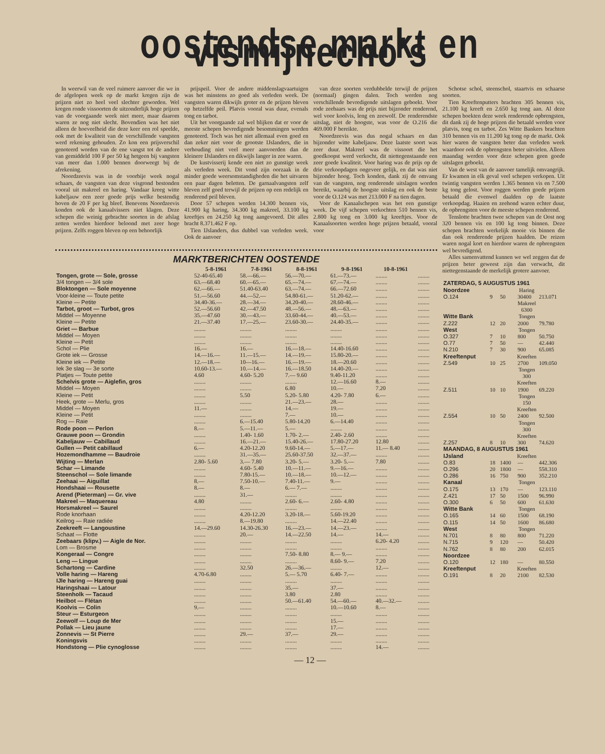oostendse markt en vismijnecho's
In weerwil van de veel ruimere aanvoer die we in de afgelopen week op de markt kregen zijn de prijzen niet zo heel veel slechter geworden. Wel kregen ronde vissoorten de uitzonderlijk hoge prijzen van de voorgaande week niet meer, maar daarom waren ze nog niet slecht. Bovendien was het niet alleen de hoeveelheid die deze keer een rol speelde, ook met de kwaliteit van de verschillende vangsten werd rekening gehouden. Zo kon een prijsverschil genoteerd worden van de ene vangst tot de andere van gemiddeld 100 F per 50 kg hetgeen bij vangsten van meer dan 1.000 bennen doorweegt bij de afrekening.
Noordzeevis was in de voorbije week nogal schaars, de vangsten van deze visgrond bestonden vooral uit makreel en haring. Vandaar kreeg witte kabeljauw een zeer goede prijs welke bestendig boven de 20 F per kg bleef. Benevens Noordzeevis konden ook de kanaalvissers niet klagen. Deze schepen die weinig gebrachte soorten in de afslag zetten werden hierdoor beloond met zeer hoge prijzen. Zelfs roggen bleven op een behoorlijk
prijspeil. Voor de andere middenslagvaartuigen was het minstens zo goed als verleden week. De vangsten waren dikwijls groter en de prijzen bleven op hetzelfde peil. Platvis vooral was duur, evenals tong en tarbot.
Uit het voorgaande zal wel blijken dat er voor de meeste schepen bevredigende besommingen werden genoteerd. Toch was het niet allemaal even goed en dan zeker niet voor de grootste IJslanders, die in verhouding niet veel meer aanvoerden dan de kleinere IJslanders en dikwijls langer in zee waren.
De kustvisserij kende een niet zo gunstige week als verleden week. Dit vond zijn oorzaak in de minder goede weersomstandigheden die het uitvaren een paar dagen beletten. De garnaalvangsten zelf bleven zelf goed terwijl de prijzen op een redelijk en renderend peil bleven.
Door 57 schepen werden 14.300 bennen vis, 41.900 kg haring, 34.300 kg makreel, 33.100 kg kreeftjes en 24.250 kg tong aangevoerd. Dit alles bracht 8.371.462 F op.
Tien IJslanders, dus dubbel van verleden week. Ook de aanvoer
van deze soorten verdubbelde terwijl de prijzen (normaal) gingen dalen. Toch werden nog verschillende bevredigende uitslagen geboekt. Voor rode zeebaars was de prijs niet bijzonder renderend, wel voor koolvis, leng en zeewolf. De renderendste uitslag, niet de hoogste, was voor de O.216 die 469.000 F bereikte.
Noordzeevis was dus nogal schaars en dan bijzonder witte kabeljauw. Deze laatste soort was zeer duur. Makreel was de vissoort die het goedkoopst werd verkocht, dit niettegenstaande een zeer goede kwaliteit. Voor haring was de prijs op de drie verkoopdagen ongeveer gelijk, en dat was niet bijzonder hoog. Toch konden, dank zij de omvang van de vangsten, nog renderende uitslagen worden bereikt, waarbij de hoogste uitslag en ook de beste voor de O.124 was met 213.000 F na tien dagen.
Voor de Kanaalschepen was het een gunstige week. De vijf schepen verkochten 510 bennen vis, 2.800 kg tong en 3.000 kg kreeftjes. Voor de Kanaalsoorten werden hoge prijzen betaald, vooral voor
MARKTBERICHTEN OOSTENDE
| | 5-8-1961 | 7-8-1961 | 8-8-1961 | 9-8-1961 | 10-8-1961 | |
| --- | --- | --- | --- | --- | --- | --- |
| Tongen, grote — Sole, grosse | 52-40-65.40 | 58.—66.— | 56.—70.— | 61.—73.— | ........ | ........ |
| 3/4 tongen — 3/4 sole | 63.—68.40 | 60.—65.— | 65.—74.— | 67.—74.— | ........ | ........ |
| Bloktongen — Sole moyenne | 62.—66.— | 51.40-63.40 | 63.—74.— | 66.—72.60 | ........ | ........ |
| Voor-kleine — Toute petite | 51.—56.60 | 44.—52.— | 54.80-61.— | 51.20-62.— | ........ | ........ |
| Kleine — Petite | 34.40-36.— | 28.—34.— | 34.20-40.— | 28.60-46.— | ........ | ........ |
| Tarbot, groot — Turbot, gros | 52.—56.60 | 42.—47.50 | 48.—56.— | 48.—63.— | ........ | ........ |
| Middel — Moyenne | 35.—47.60 | 30.—43.— | 33.60-44.— | 40.—53.— | ........ | ........ |
| Kleine — Petite | 21.—37.40 | 17.—25.— | 23.60-30.— | 24.40-35.— | ........ | ........ |
| Griet — Barbue | ........ | ........ | ........ | ........ | ........ | ........ |
| Middel — Moyen | ........ | ........ | ........ | ........ | ........ | ........ |
| Kleine — Petit | ........ | ........ | ........ | ........ | ........ | ........ |
| Schol — Plie | 16.— | 16.— | 16.—18.— | 14.40-16.60 | ........ | ........ |
| Grote iek — Grosse | 14.—16.— | 11.—15.— | 14.—19.— | 15.80-20.— | ........ | ........ |
| Kleine iek — Petite | 12.—18.— | 10—16.— | 16.—19.— | 18.—20.60 | ........ | ........ |
| Iek 3e slag — 3e sorte | 10.60-13.— | 10.—14.— | 16.—18.50 | 14.40-20.— | ........ | ........ |
| Platjes — Toute petite | 4.60 | 4.60- 5.20 | 7.— 9.60 | 9.40-11.20 | ........ | ........ |
| Schelvis grote — Aiglefin, gros | ........ | ........ | ........ | 12.—16.60 | 8.— | ........ |
| Middel — Moyen | ........ | ........ | 6.80 | 10.— | 7.20 | ........ |
| Kleine — Petit | ........ | 5.50 | 5.20- 5.80 | 4.20- 7.80 | 6.— | ........ |
| Heek, grote — Merlu, gros | ........ | ........ | 21.—23.— | 28.— | ........ | ........ |
| Middel — Moyen | 11.— | ........ | 14.— | 19.— | ........ | ........ |
| Kleine — Petit | ........ | ........ | 7.— | 10.— | ........ | ........ |
| Rog — Raie | ........ | 6.—15.40 | 5.80-14.20 | 6.—14.40 | ........ | ........ |
| Rode poon — Perlon | 8.— | 5.—11.— | 5.— | ........ | ........ | ........ |
| Grauwe poon — Grondin | ........ | 1.40- 1.60 | 1.70- 2.— | 2.40- 2.60 | ........ | ........ |
| Kabeljauw — Cabillaud | ........ | 16.—21.— | 15.40-26.— | 17.80-27.20 | 12.80 | ........ |
| Gullen — Petit cabillaud | 6.— | 4.20-12.20 | 9.60-14.— | 5.—17.— | 11.— 8.40 | ........ |
| Hozemondhamme — Baudroie | ........ | 31.—35.— | 25.60-37.50 | 32.—37.— | ........ | ........ |
| Wijting — Merlan | 2.80- 5.60 | 3.— 7.80 | 3.20- 5.— | 3.20- 5.— | 7.80 | ........ |
| Schar — Limande | ........ | 4.60- 5.40 | 10.—11.— | 9.—16.— | ........ | ........ |
| Steenschol — Sole limande | ........ | 7.80-15.— | 10.—18.— | 10.—12.— | ........ | ........ |
| Zeehaai — Aiguillat | 8.— | 7.50-10.— | 7.40-11.— | 9.— | ........ | ........ |
| Hondshaai — Rousette | 8.— | 8.— | 6.— 7.— | ........ | ........ | ........ |
| Arend (Pieterman) — Gr. vive | ........ | 31.— | ........ | ........ | ........ | ........ |
| Makreel — Maquereau | 4.80 | ........ | 2.60- 6.— | 2.60- 4.80 | ........ | ........ |
| Horsmakreel — Saurel | ........ | ........ | ........ | ........ | ........ | ........ |
| Rode knorhaan | ........ | 4.20-12.20 | 3.20-18.— | 5.60-19.20 | ........ | ........ |
| Keilrog — Raie radiée | ........ | 8.—19.80 | ........ | 14.—22.40 | ........ | ........ |
| Zeekreeft — Langoustine | 14.—29.60 | 14.30-26.30 | 16.—23.— | 14.—23.— | ........ | ........ |
| Schaat — Flotte | ........ | 20.— | 14.—22.50 | 14.— | 14.— | ........ |
| Zeebaars (klipv.) — Aigle de Nor. | ........ | ........ | ........ | ........ | 6.20- 4.20 | ........ |
| Lom — Brosme | ........ | ........ | ........ | ........ | ........ | ........ |
| Kongeraal — Congre | ........ | ........ | 7.50- 8.80 | 8.— 9.— | ........ | ........ |
| Leng — Lingue | ........ | ........ | ........ | 8.60- 9.— | 7.20 | ........ |
| Schartong — Cardine | ........ | 32.50 | 26.—36.— | ........ | 12.— | ........ |
| Volle haring — Hareng | 4.70-6.80 | ........ | 5.— 5.70 | 6.40- 7.— | ........ | ........ |
| IJle haring — Hareng guai | ........ | ........ | ........ | ........ | ........ | ........ |
| Haringshaai — Latour | ........ | ........ | 35.— | 37.— | ........ | ........ |
| Steenholk — Tacaud | ........ | ........ | 3.80 | 2.80 | ........ | ........ |
| Heilbot — Flétan | ........ | ........ | 50.—61.40 | 54.—60.— | 40.—32.— | ........ |
| Koolvis — Colin | 9.— | ........ | ........ | 10.—10.60 | 8.— | ........ |
| Steur — Esturgeon | ........ | ........ | ........ | ........ | ........ | ........ |
| Zeewolf — Loup de Mer | ........ | ........ | ........ | 15.— | ........ | ........ |
| Pollak — Lieu jaune | ........ | ........ | ........ | 17.— | ........ | ........ |
| Zonnevis — St Pierre | ........ | 29.— | 37.— | 29.— | ........ | ........ |
| Koningsvis | ........ | ........ | ........ | ........ | ........ | ........ |
| Hondstong — Plie cynoglosse | ........ | ........ | ........ | ........ | 14.— | ........ |
Schotse schol, steenschol, staartvis en schaarse soorten.
Tien Kreeftenputters brachten 305 bennen vis, 21.100 kg kreeft en 2.650 kg tong aan. Al deze schepen boekten deze week renderende opbrengsten, dit dank zij de hoge prijzen die betaald werden voor platvis, tong en tarbot. Zes Witte Bankers brachten 310 bennen vis en 11.200 kg tong op de markt. Ook hier waren de vangsten beter dan verleden week waardoor ook de opbrengsten beter uitvielen. Alleen maandag werden voor deze schepen geen goede uitslagen geboekt.
Van de west van de aanvoer tamelijk omvangrijk. Er kwamen in elk geval veel schepen verkopen. Uit twintig vangsten werden 1.365 bennen vis en 7.500 kg tong gelost. Voor roggen werden goede prijzen betaald die evenwel daalden op de laatste verkoopdag. Haaien en zeehond waren echter duur, de opbrengsten voor de meeste schepen renderend.
Tenslotte brachten twee schepen van de Oost nog 320 bennen vis en 100 kg tong binnen. Deze schepen brachten werkelijk mooie vis binnen die dan ook renderende prijzen haalden. De reizen waren nogal kort en hierdoor waren de opbrengsten wel bevredigend.
Alles samenvattend kunnen we wel zeggen dat de prijzen beter geweest zijn dan verwacht, dit niettegenstaande de merkelijk grotere aanvoer.
| ZATERDAG, 5 AUGUSTUS 1961 | | | | |
| Noordzee | Haring | | | |
| O.124 | 9 | 50 | 30400 | 213.071 |
| | Makreel 6300 | | | |
| Witte Bank | Tongen | | | |
| Z.222 | 12 | 20 | 2000 | 79.780 |
| West | Tongen | | | |
| O.327 | 7 | 10 | 800 | 50.750 |
| O.77 | 7 | 50 | — | 42.440 |
| N.210 | 7 | 30 | 900 | 65.085 |
| Kreeftenput | Kreeften | | | |
| Z.549 | 10 | 25 | 2700 | 109.050 |
| | Tongen 300 Kreeften | | | |
| Z.511 | 10 | 10 | 1900 | 69.220 |
| | Tongen 150 Kreeften | | | |
| Z.554 | 10 | 50 | 2400 | 92.500 |
| | Tongen 300 Kreeften | | | |
| Z.257 | 8 | 10 | 300 | 74.620 |
| MAANDAG, 8 AUGUSTUS 1961 | | | | |
| IJsland | Kreeften | | | |
| O.83 | 18 | 1400 | — | 442.306 |
| O.296 | 20 | 1800 | — | 558.310 |
| O.286 | 16 | 750 | 900 | 352.210 |
| Kanaal | Tongen | | | |
| O.175 | 13 | 170 | — | 123.110 |
| Z.421 | 17 | 50 | 1500 | 96.990 |
| O.300 | 6 | 50 | 600 | 61.630 |
| Witte Bank | Tongen | | | |
| O.165 | 14 | 60 | 1500 | 68.190 |
| O.115 | 14 | 50 | 1600 | 86.680 |
| West | Tongen | | | |
| N.701 | 8 | 80 | 800 | 71.220 |
| N.715 | 9 | 120 | — | 50.420 |
| N.762 | 8 | 80 | 200 | 62.015 |
| Noordzee | | | | |
| O.120 | 12 | 180 | — | 80.550 |
| Kreeftenput | Kreeften | | | |
| O.191 | 8 | 20 | 2100 | 82.530 |
— 12 —